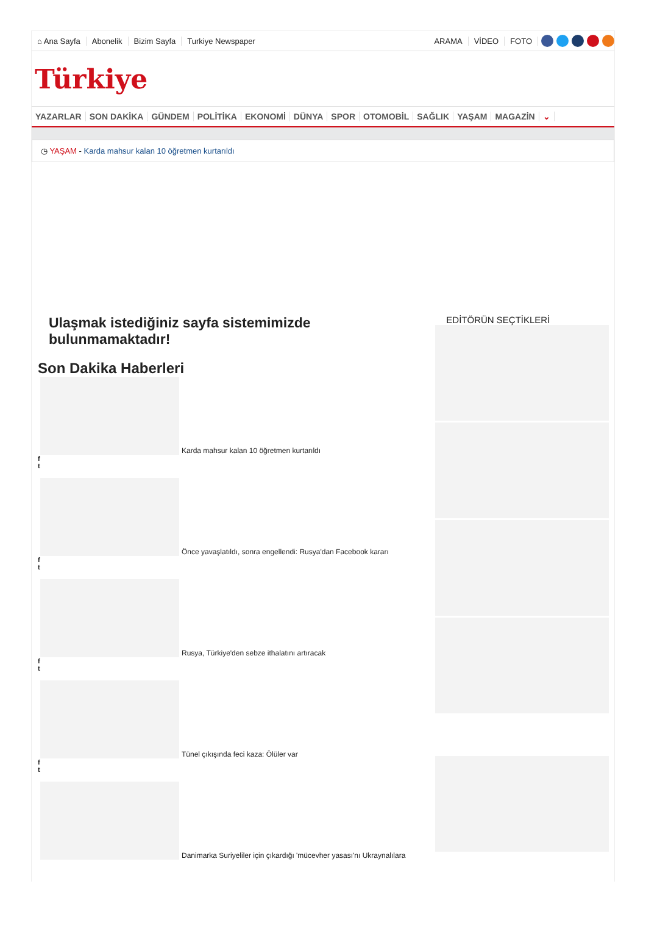⌂ Ana Sayfa Abonelik Bizim Sayfa Turkiye Newspaper ARAMA VİDEO FOTO
Türkiye
YAZARLAR SON DAKİKA GÜNDEM POLİTİKA EKONOMİ DÜNYA SPOR OTOMOBİL SAĞLIK YAŞAM MAGAZİN ⌄
◷ YAŞAM - Karda mahsur kalan 10 öğretmen kurtarıldı
Ulaşmak istediğiniz sayfa sistemimizde bulunmamaktadır!
Son Dakika Haberleri
Karda mahsur kalan 10 öğretmen kurtarıldı
f
t
Önce yavaşlatıldı, sonra engellendi: Rusya'dan Facebook kararı
f
t
Rusya, Türkiye'den sebze ithalatını artıracak
f
t
Tünel çıkışında feci kaza: Ölüler var
f
t
Danimarka Suriyeliler için çıkardığı 'mücevher yasası'nı Ukraynalılara
EDİTÖRÜN SEÇTİKLERİ